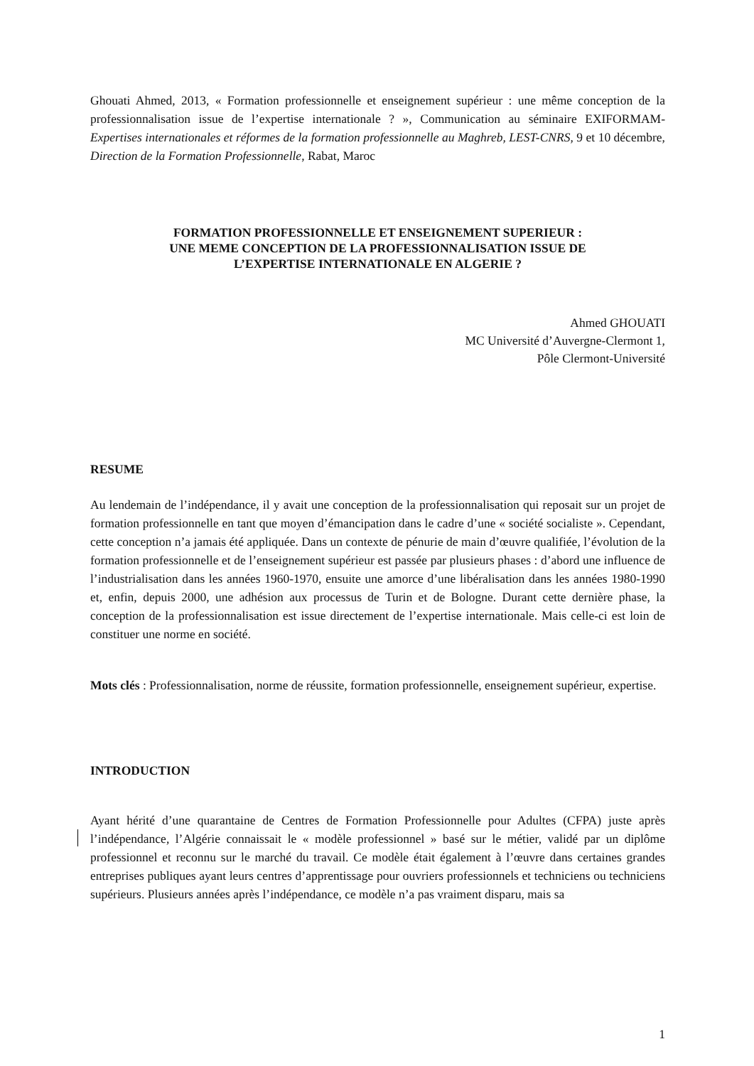Ghouati Ahmed, 2013, « Formation professionnelle et enseignement supérieur : une même conception de la professionnalisation issue de l’expertise internationale ? », Communication au séminaire EXIFORMAM-Expertises internationales et réformes de la formation professionnelle au Maghreb, LEST-CNRS, 9 et 10 décembre, Direction de la Formation Professionnelle, Rabat, Maroc
FORMATION PROFESSIONNELLE ET ENSEIGNEMENT SUPERIEUR :
UNE MEME CONCEPTION DE LA PROFESSIONNALISATION ISSUE DE
L’EXPERTISE INTERNATIONALE EN ALGERIE ?
Ahmed GHOUATI
MC Université d’Auvergne-Clermont 1,
Pôle Clermont-Université
RESUME
Au lendemain de l’indépendance, il y avait une conception de la professionnalisation qui reposait sur un projet de formation professionnelle en tant que moyen d’émancipation dans le cadre d’une « société socialiste ». Cependant, cette conception n’a jamais été appliquée. Dans un contexte de pénurie de main d’œuvre qualifiée, l’évolution de la formation professionnelle et de l’enseignement supérieur est passée par plusieurs phases : d’abord une influence de l’industrialisation dans les années 1960-1970, ensuite une amorce d’une libéralisation dans les années 1980-1990 et, enfin, depuis 2000, une adhésion aux processus de Turin et de Bologne. Durant cette dernière phase, la conception de la professionnalisation est issue directement de l’expertise internationale. Mais celle-ci est loin de constituer une norme en société.
Mots clés : Professionnalisation, norme de réussite, formation professionnelle, enseignement supérieur, expertise.
INTRODUCTION
Ayant hérité d’une quarantaine de Centres de Formation Professionnelle pour Adultes (CFPA) juste après l’indépendance, l’Algérie connaissait le « modèle professionnel » basé sur le métier, validé par un diplôme professionnel et reconnu sur le marché du travail. Ce modèle était également à l’œuvre dans certaines grandes entreprises publiques ayant leurs centres d’apprentissage pour ouvriers professionnels et techniciens ou techniciens supérieurs. Plusieurs années après l’indépendance, ce modèle n’a pas vraiment disparu, mais sa
1